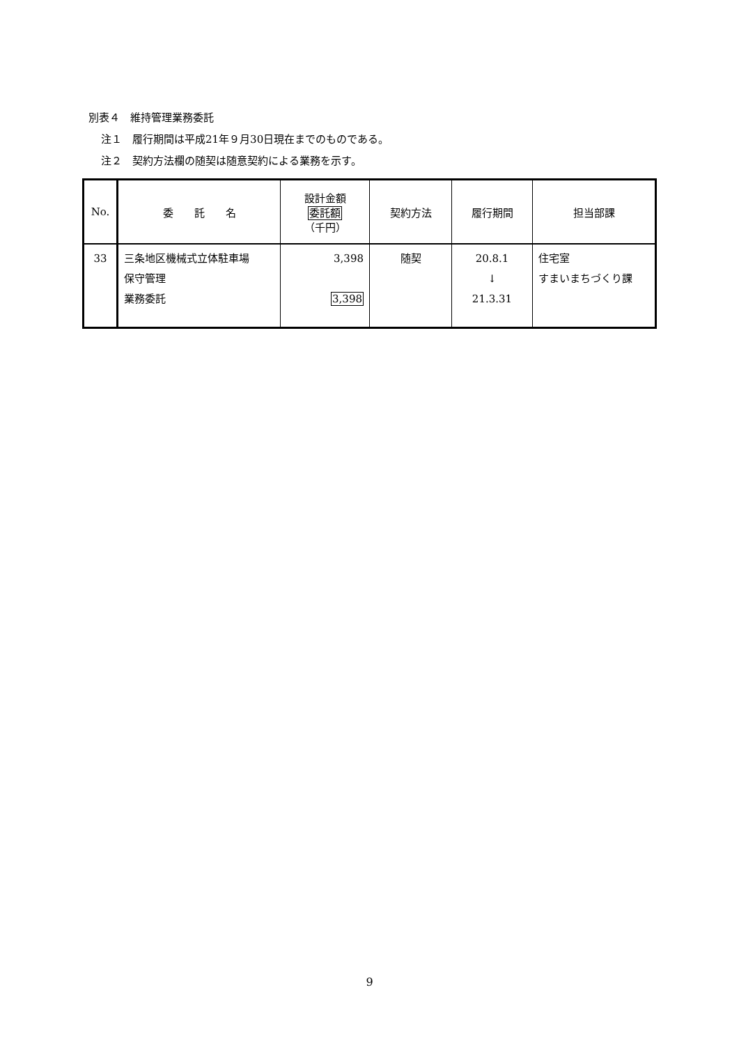別表４　維持管理業務委託
注１　履行期間は平成21年９月30日現在までのものである。
注２　契約方法欄の随契は随意契約による業務を示す。
| No. | 委 託 名 | 設計金額 委託額 （千円） | 契約方法 | 履行期間 | 担当部課 |
| --- | --- | --- | --- | --- | --- |
| 33 | 三条地区機械式立体駐車場 保守管理 業務委託 | 3,398 3,398 | 随契 | 20.8.1 ↓ 21.3.31 | 住宅室 すまいまちづくり課 |
9